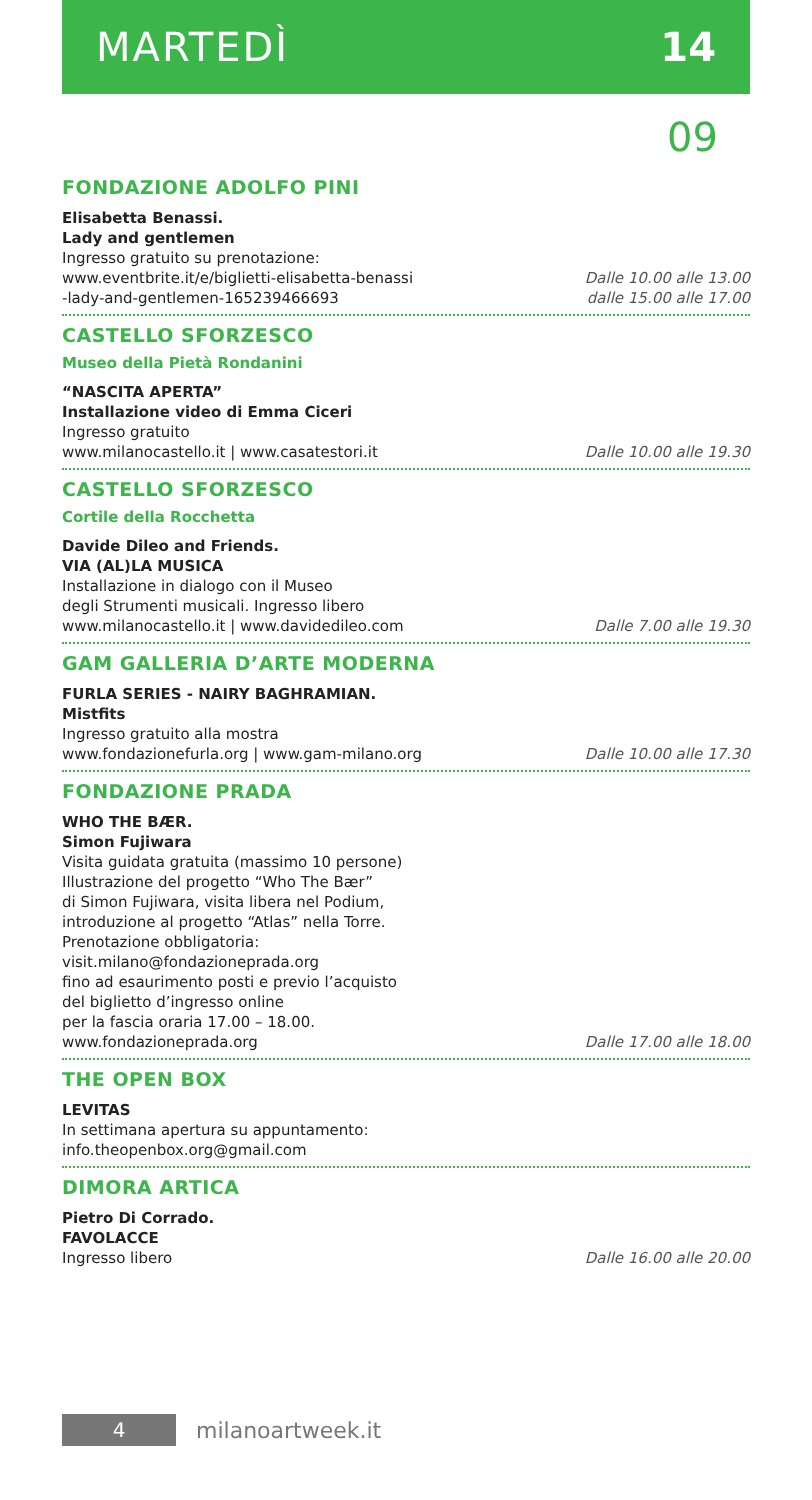MARTEDÌ 14
09
FONDAZIONE ADOLFO PINI
Elisabetta Benassi.
Lady and gentlemen
Ingresso gratuito su prenotazione:
www.eventbrite.it/e/biglietti-elisabetta-benassi
-lady-and-gentlemen-165239466693
Dalle 10.00 alle 13.00
dalle 15.00 alle 17.00
CASTELLO SFORZESCO
Museo della Pietà Rondanini
“NASCITA APERTA”
Installazione video di Emma Ciceri
Ingresso gratuito
www.milanocastello.it | www.casatestori.it
Dalle 10.00 alle 19.30
CASTELLO SFORZESCO
Cortile della Rocchetta
Davide Dileo and Friends.
VIA (AL)LA MUSICA
Installazione in dialogo con il Museo
degli Strumenti musicali. Ingresso libero
www.milanocastello.it | www.davidedileo.com
Dalle 7.00 alle 19.30
GAM GALLERIA D’ARTE MODERNA
FURLA SERIES - NAIRY BAGHRAMIAN.
Mistfits
Ingresso gratuito alla mostra
www.fondazionefurla.org | www.gam-milano.org
Dalle 10.00 alle 17.30
FONDAZIONE PRADA
WHO THE BÆR.
Simon Fujiwara
Visita guidata gratuita (massimo 10 persone)
Illustrazione del progetto “Who The Bær”
di Simon Fujiwara, visita libera nel Podium,
introduzione al progetto “Atlas” nella Torre.
Prenotazione obbligatoria:
visit.milano@fondazioneprada.org
fino ad esaurimento posti e previo l’acquisto
del biglietto d’ingresso online
per la fascia oraria 17.00 – 18.00.
www.fondazioneprada.org
Dalle 17.00 alle 18.00
THE OPEN BOX
LEVITAS
In settimana apertura su appuntamento:
info.theopenbox.org@gmail.com
DIMORA ARTICA
Pietro Di Corrado.
FAVOLACCE
Ingresso libero
Dalle 16.00 alle 20.00
4
milanoartweek.it